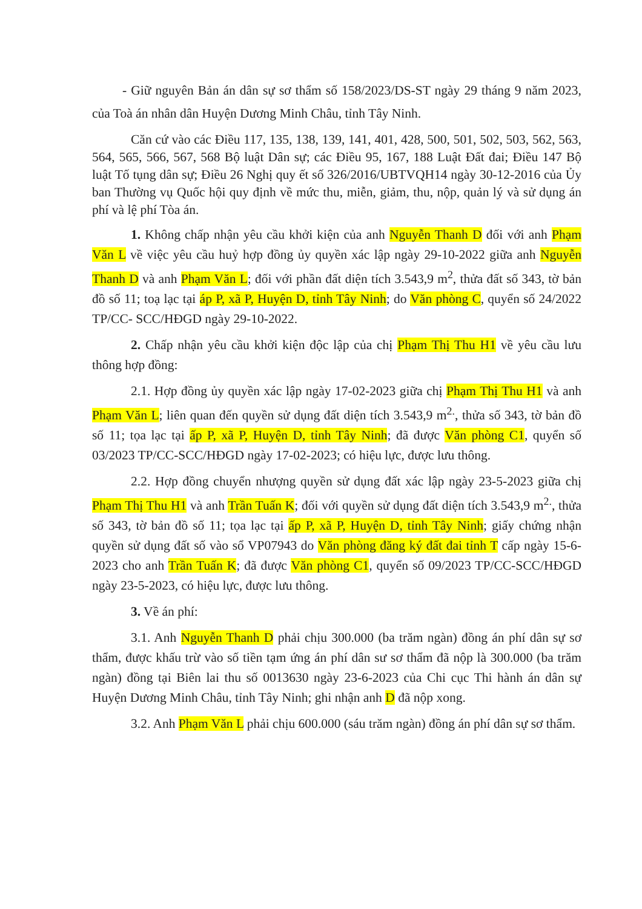- Giữ nguyên Bản án dân sự sơ thẩm số 158/2023/DS-ST ngày 29 tháng 9 năm 2023, của Toà án nhân dân Huyện Dương Minh Châu, tỉnh Tây Ninh.
Căn cứ vào các Điều 117, 135, 138, 139, 141, 401, 428, 500, 501, 502, 503, 562, 563, 564, 565, 566, 567, 568 Bộ luật Dân sự; các Điều 95, 167, 188 Luật Đất đai; Điều 147 Bộ luật Tố tụng dân sự; Điều 26 Nghị quy ết số 326/2016/UBTVQH14 ngày 30-12-2016 của Ủy ban Thường vụ Quốc hội quy định về mức thu, miễn, giảm, thu, nộp, quản lý và sử dụng án phí và lệ phí Tòa án.
1. Không chấp nhận yêu cầu khởi kiện của anh Nguyễn Thanh D đối với anh Phạm Văn L về việc yêu cầu huỷ hợp đồng ủy quyền xác lập ngày 29-10-2022 giữa anh Nguyễn Thanh D và anh Phạm Văn L; đối với phần đất diện tích 3.543,9 m<sup>2</sup>, thửa đất số 343, tờ bản đồ số 11; toạ lạc tại áp P, xã P, Huyện D, tỉnh Tây Ninh; do Văn phòng C, quyển số 24/2022 TP/CC- SCC/HĐGD ngày 29-10-2022.
2. Chấp nhận yêu cầu khởi kiện độc lập của chị Phạm Thị Thu H1 về yêu cầu lưu thông hợp đồng:
2.1. Hợp đồng ủy quyền xác lập ngày 17-02-2023 giữa chị Phạm Thị Thu H1 và anh Phạm Văn L; liên quan đến quyền sử dụng đất diện tích 3.543,9 m<sup>2.</sup>, thửa số 343, tờ bản đồ số 11; tọa lạc tại ấp P, xã P, Huyện D, tỉnh Tây Ninh; đã được Văn phòng C1, quyển số 03/2023 TP/CC-SCC/HĐGD ngày 17-02-2023; có hiệu lực, được lưu thông.
2.2. Hợp đồng chuyển nhượng quyền sử dụng đất xác lập ngày 23-5-2023 giữa chị Phạm Thị Thu H1 và anh Trần Tuấn K; đối với quyền sử dụng đất diện tích 3.543,9 m<sup>2.</sup>, thửa số 343, tờ bản đồ số 11; tọa lạc tại ấp P, xã P, Huyện D, tỉnh Tây Ninh; giấy chứng nhận quyền sử dụng đất số vào sổ VP07943 do Văn phòng đăng ký đất đai tỉnh T cấp ngày 15-6-2023 cho anh Trần Tuấn K; đã được Văn phòng C1, quyển số 09/2023 TP/CC-SCC/HĐGD ngày 23-5-2023, có hiệu lực, được lưu thông.
3. Về án phí:
3.1. Anh Nguyễn Thanh D phải chịu 300.000 (ba trăm ngàn) đồng án phí dân sự sơ thẩm, được khấu trừ vào số tiền tạm ứng án phí dân sư sơ thẩm đã nộp là 300.000 (ba trăm ngàn) đồng tại Biên lai thu số 0013630 ngày 23-6-2023 của Chi cục Thi hành án dân sự Huyện Dương Minh Châu, tỉnh Tây Ninh; ghi nhận anh D đã nộp xong.
3.2. Anh Phạm Văn L phải chịu 600.000 (sáu trăm ngàn) đồng án phí dân sự sơ thẩm.